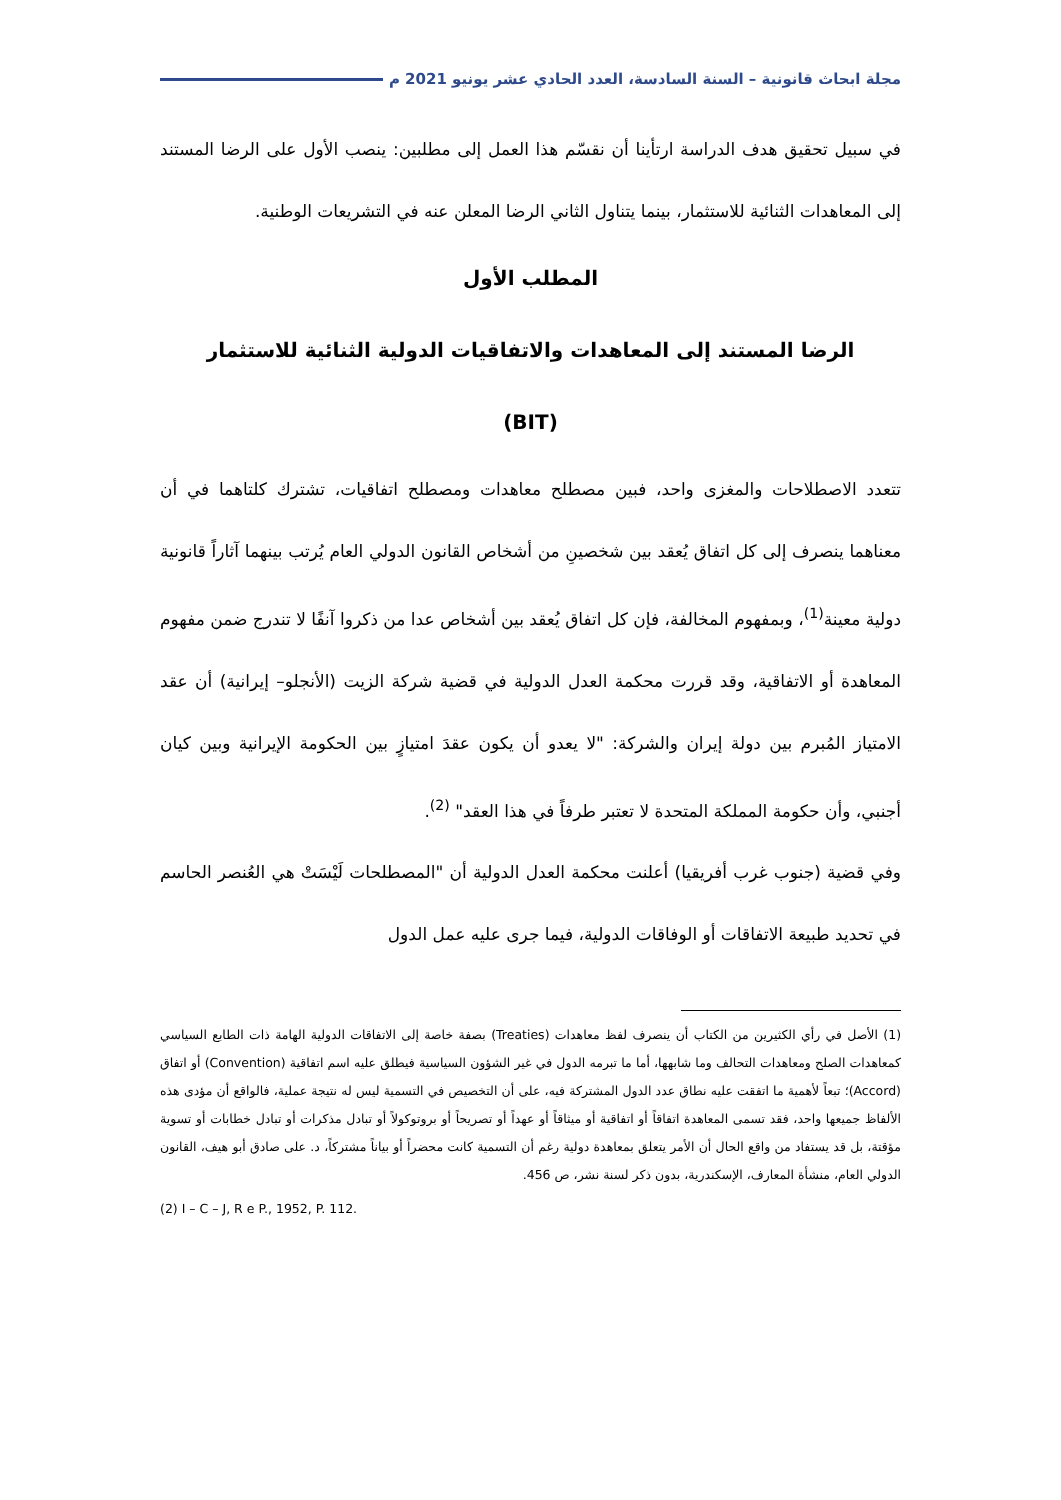مجلة ابحاث قانونية – السنة السادسة، العدد الحادي عشر يونيو 2021 م
في سبيل تحقيق هدف الدراسة ارتأينا أن نقسّم هذا العمل إلى مطلبين: ينصب الأول على الرضا المستند إلى المعاهدات الثنائية للاستثمار، بينما يتناول الثاني الرضا المعلن عنه في التشريعات الوطنية.
المطلب الأول
الرضا المستند إلى المعاهدات والاتفاقيات الدولية الثنائية للاستثمار
(BIT)
تتعدد الاصطلاحات والمغزى واحد، فبين مصطلح معاهدات ومصطلح اتفاقيات، تشترك كلتاهما في أن معناهما ينصرف إلى كل اتفاق يُعقد بين شخصينِ من أشخاص القانون الدولي العام يُرتب بينهما آثاراً قانونية دولية معينة<sup>(1)</sup>، وبمفهوم المخالفة، فإن كل اتفاق يُعقد بين أشخاص عدا من ذكروا آنفًا لا تندرج ضمن مفهوم المعاهدة أو الاتفاقية، وقد قررت محكمة العدل الدولية في قضية شركة الزيت (الأنجلو– إيرانية) أن عقد الامتياز المُبرم بين دولة إيران والشركة: "لا يعدو أن يكون عقدَ امتيازٍ بين الحكومة الإيرانية وبين كيان أجنبي، وأن حكومة المملكة المتحدة لا تعتبر طرفاً في هذا العقد" <sup>(2)</sup>.
وفي قضية (جنوب غرب أفريقيا) أعلنت محكمة العدل الدولية أن "المصطلحات لَيْسَتْ هي العُنصر الحاسم في تحديد طبيعة الاتفاقات أو الوفاقات الدولية، فيما جرى عليه عمل الدول
(1) الأصل في رأي الكثيرين من الكتاب أن ينصرف لفظ معاهدات (Treaties) بصفة خاصة إلى الاتفاقات الدولية الهامة ذات الطابع السياسي كمعاهدات الصلح ومعاهدات التحالف وما شابهها، أما ما تبرمه الدول في غير الشؤون السياسية فيطلق عليه اسم اتفاقية (Convention) أو اتفاق (Accord)؛ تبعاً لأهمية ما اتفقت عليه نطاق عدد الدول المشتركة فيه، على أن التخصيص في التسمية ليس له نتيجة عملية، فالواقع أن مؤدى هذه الألفاظ جميعها واحد، فقد تسمى المعاهدة اتفاقاً أو اتفاقية أو ميثاقاً أو عهداً أو تصريحاً أو بروتوكولاً أو تبادل مذكرات أو تبادل خطابات أو تسوية مؤقتة، بل قد يستفاد من واقع الحال أن الأمر يتعلق بمعاهدة دولية رغم أن التسمية كانت محضراً أو بياناً مشتركاً، د. على صادق أبو هيف، القانون الدولي العام، منشأة المعارف، الإسكندرية، بدون ذكر لسنة نشر، ص 456.
(2) I – C – J, R e P., 1952, P. 112.